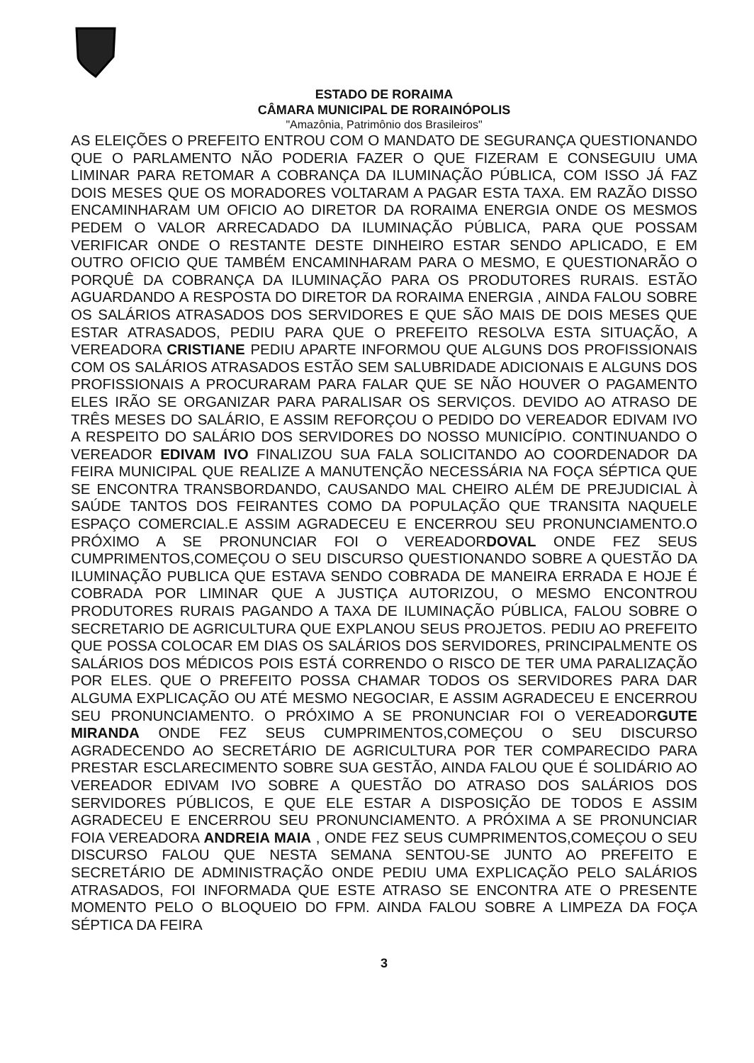ESTADO DE RORAIMA
CÂMARA MUNICIPAL DE RORAINÓPOLIS
"Amazônia, Patrimônio dos Brasileiros"
AS ELEIÇÕES O PREFEITO ENTROU COM O MANDATO DE SEGURANÇA QUESTIONANDO QUE O PARLAMENTO NÃO PODERIA FAZER O QUE FIZERAM E CONSEGUIU UMA LIMINAR PARA RETOMAR A COBRANÇA DA ILUMINAÇÃO PÚBLICA, COM ISSO JÁ FAZ DOIS MESES QUE OS MORADORES VOLTARAM A PAGAR ESTA TAXA. EM RAZÃO DISSO ENCAMINHARAM UM OFICIO AO DIRETOR DA RORAIMA ENERGIA ONDE OS MESMOS PEDEM O VALOR ARRECADADO DA ILUMINAÇÃO PÚBLICA, PARA QUE POSSAM VERIFICAR ONDE O RESTANTE DESTE DINHEIRO ESTAR SENDO APLICADO, E EM OUTRO OFICIO QUE TAMBÉM ENCAMINHARAM PARA O MESMO, E QUESTIONARÃO O PORQUÊ DA COBRANÇA DA ILUMINAÇÃO PARA OS PRODUTORES RURAIS. ESTÃO AGUARDANDO A RESPOSTA DO DIRETOR DA RORAIMA ENERGIA , AINDA FALOU SOBRE OS SALÁRIOS ATRASADOS DOS SERVIDORES E QUE SÃO MAIS DE DOIS MESES QUE ESTAR ATRASADOS, PEDIU PARA QUE O PREFEITO RESOLVA ESTA SITUAÇÃO, A VEREADORA CRISTIANE PEDIU APARTE INFORMOU QUE ALGUNS DOS PROFISSIONAIS COM OS SALÁRIOS ATRASADOS ESTÃO SEM SALUBRIDADE ADICIONAIS E ALGUNS DOS PROFISSIONAIS A PROCURARAM PARA FALAR QUE SE NÃO HOUVER O PAGAMENTO ELES IRÃO SE ORGANIZAR PARA PARALISAR OS SERVIÇOS. DEVIDO AO ATRASO DE TRÊS MESES DO SALÁRIO, E ASSIM REFORÇOU O PEDIDO DO VEREADOR EDIVAM IVO A RESPEITO DO SALÁRIO DOS SERVIDORES DO NOSSO MUNICÍPIO. CONTINUANDO O VEREADOR EDIVAM IVO FINALIZOU SUA FALA SOLICITANDO AO COORDENADOR DA FEIRA MUNICIPAL QUE REALIZE A MANUTENÇÃO NECESSÁRIA NA FOÇA SÉPTICA QUE SE ENCONTRA TRANSBORDANDO, CAUSANDO MAL CHEIRO ALÉM DE PREJUDICIAL À SAÚDE TANTOS DOS FEIRANTES COMO DA POPULAÇÃO QUE TRANSITA NAQUELE ESPAÇO COMERCIAL.E ASSIM AGRADECEU E ENCERROU SEU PRONUNCIAMENTO.O PRÓXIMO A SE PRONUNCIAR FOI O VEREADORDOVAL ONDE FEZ SEUS CUMPRIMENTOS,COMEÇOU O SEU DISCURSO QUESTIONANDO SOBRE A QUESTÃO DA ILUMINAÇÃO PUBLICA QUE ESTAVA SENDO COBRADA DE MANEIRA ERRADA E HOJE É COBRADA POR LIMINAR QUE A JUSTIÇA AUTORIZOU, O MESMO ENCONTROU PRODUTORES RURAIS PAGANDO A TAXA DE ILUMINAÇÃO PÚBLICA, FALOU SOBRE O SECRETARIO DE AGRICULTURA QUE EXPLANOU SEUS PROJETOS. PEDIU AO PREFEITO QUE POSSA COLOCAR EM DIAS OS SALÁRIOS DOS SERVIDORES, PRINCIPALMENTE OS SALÁRIOS DOS MÉDICOS POIS ESTÁ CORRENDO O RISCO DE TER UMA PARALIZAÇÃO POR ELES. QUE O PREFEITO POSSA CHAMAR TODOS OS SERVIDORES PARA DAR ALGUMA EXPLICAÇÃO OU ATÉ MESMO NEGOCIAR, E ASSIM AGRADECEU E ENCERROU SEU PRONUNCIAMENTO. O PRÓXIMO A SE PRONUNCIAR FOI O VEREADORGUTE MIRANDA ONDE FEZ SEUS CUMPRIMENTOS,COMEÇOU O SEU DISCURSO AGRADECENDO AO SECRETÁRIO DE AGRICULTURA POR TER COMPARECIDO PARA PRESTAR ESCLARECIMENTO SOBRE SUA GESTÃO, AINDA FALOU QUE É SOLIDÁRIO AO VEREADOR EDIVAM IVO SOBRE A QUESTÃO DO ATRASO DOS SALÁRIOS DOS SERVIDORES PÚBLICOS, E QUE ELE ESTAR A DISPOSIÇÃO DE TODOS E ASSIM AGRADECEU E ENCERROU SEU PRONUNCIAMENTO. A PRÓXIMA A SE PRONUNCIAR FOIA VEREADORA ANDREIA MAIA , ONDE FEZ SEUS CUMPRIMENTOS,COMEÇOU O SEU DISCURSO FALOU QUE NESTA SEMANA SENTOU-SE JUNTO AO PREFEITO E SECRETÁRIO DE ADMINISTRAÇÃO ONDE PEDIU UMA EXPLICAÇÃO PELO SALÁRIOS ATRASADOS, FOI INFORMADA QUE ESTE ATRASO SE ENCONTRA ATE O PRESENTE MOMENTO PELO O BLOQUEIO DO FPM. AINDA FALOU SOBRE A LIMPEZA DA FOÇA SÉPTICA DA FEIRA
3